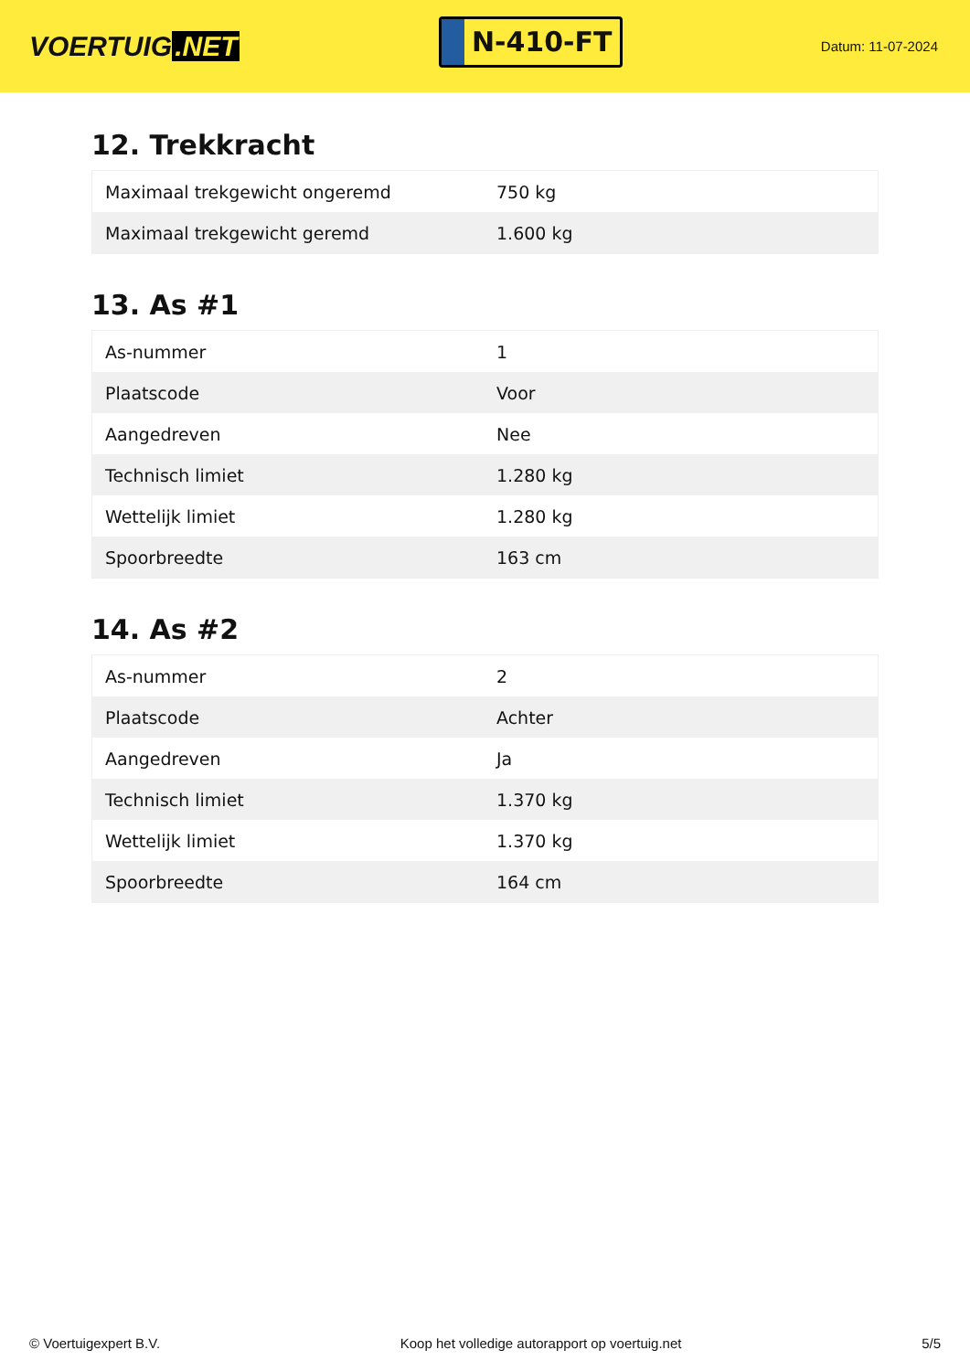VOERTUIG.NET
N-410-FT
Datum: 11-07-2024
12. Trekkracht
| Maximaal trekgewicht ongeremd | 750 kg |
| Maximaal trekgewicht geremd | 1.600 kg |
13. As #1
| As-nummer | 1 |
| Plaatscode | Voor |
| Aangedreven | Nee |
| Technisch limiet | 1.280 kg |
| Wettelijk limiet | 1.280 kg |
| Spoorbreedte | 163 cm |
14. As #2
| As-nummer | 2 |
| Plaatscode | Achter |
| Aangedreven | Ja |
| Technisch limiet | 1.370 kg |
| Wettelijk limiet | 1.370 kg |
| Spoorbreedte | 164 cm |
© Voertuigexpert B.V. Koop het volledige autorapport op voertuig.net 5/5